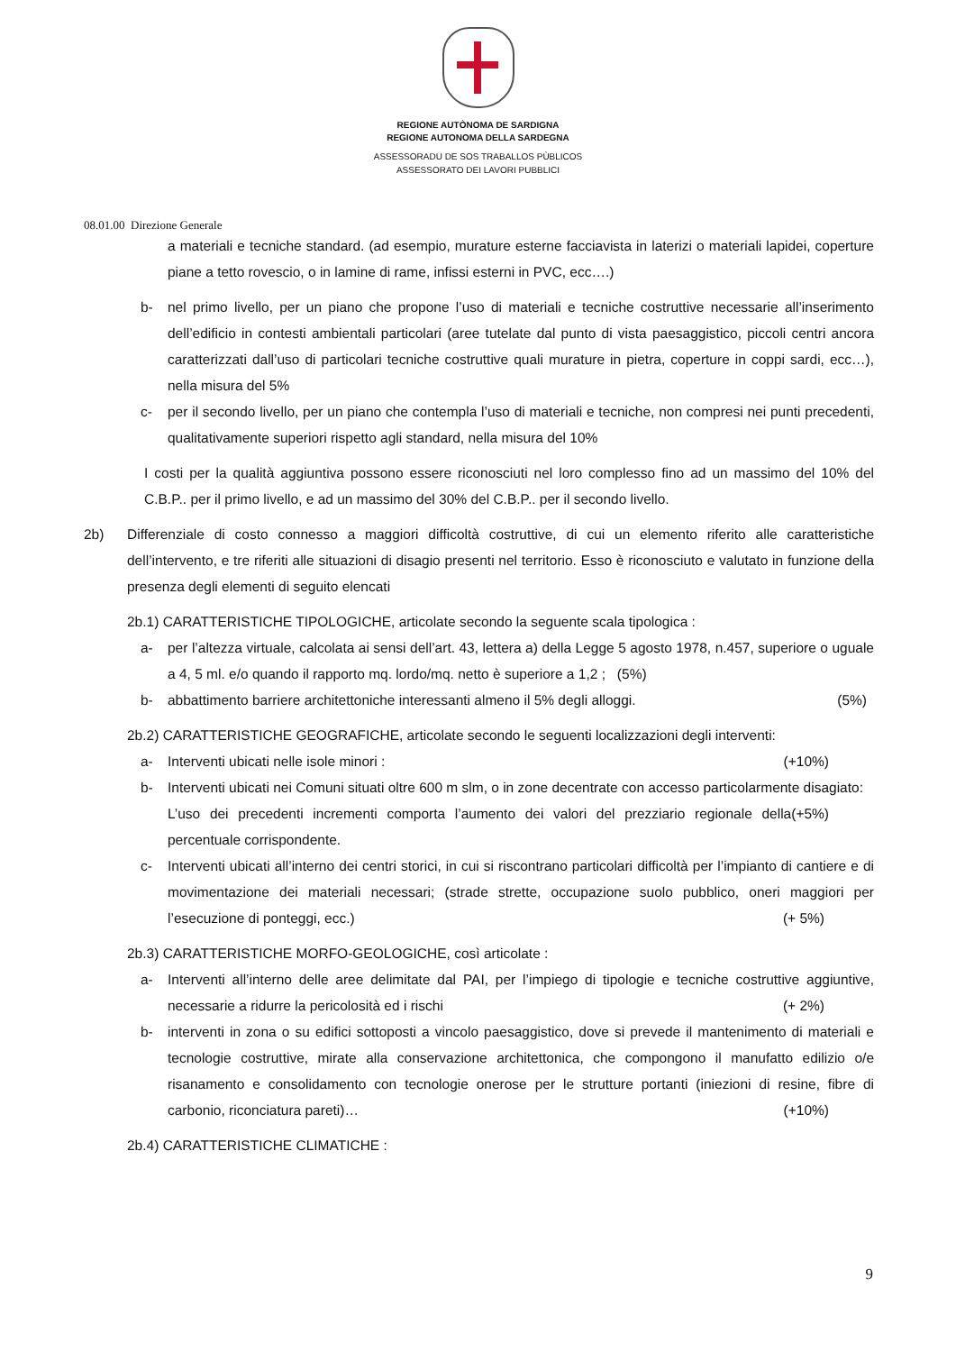REGIONE AUTÒNOMA DE SARDIGNA
REGIONE AUTONOMA DELLA SARDEGNA
ASSESSORADU DE SOS TRABALLOS PÙBLICOS
ASSESSORATO DEI LAVORI PUBBLICI
08.01.00 Direzione Generale
a materiali e tecniche standard. (ad esempio, murature esterne facciavista in laterizi o materiali lapidei, coperture piane a tetto rovescio, o in lamine di rame, infissi esterni in PVC, ecc….)
b- nel primo livello, per un piano che propone l’uso di materiali e tecniche costruttive necessarie all’inserimento dell’edificio in contesti ambientali particolari (aree tutelate dal punto di vista paesaggistico, piccoli centri ancora caratterizzati dall’uso di particolari tecniche costruttive quali murature in pietra, coperture in coppi sardi, ecc…), nella misura del 5%
c- per il secondo livello, per un piano che contempla l’uso di materiali e tecniche, non compresi nei punti precedenti, qualitativamente superiori rispetto agli standard, nella misura del 10%
I costi per la qualità aggiuntiva possono essere riconosciuti nel loro complesso fino ad un massimo del 10% del C.B.P.. per il primo livello, e ad un massimo del 30% del C.B.P.. per il secondo livello.
2b) Differenziale di costo connesso a maggiori difficoltà costruttive, di cui un elemento riferito alle caratteristiche dell’intervento, e tre riferiti alle situazioni di disagio presenti nel territorio. Esso è riconosciuto e valutato in funzione della presenza degli elementi di seguito elencati
2b.1) CARATTERISTICHE TIPOLOGICHE, articolate secondo la seguente scala tipologica :
a- per l’altezza virtuale, calcolata ai sensi dell’art. 43, lettera a) della Legge 5 agosto 1978, n.457, superiore o uguale a 4, 5 ml. e/o quando il rapporto mq. lordo/mq. netto è superiore a 1,2 ; (5%)
b- abbattimento barriere architettoniche interessanti almeno il 5% degli alloggi. (5%)
2b.2) CARATTERISTICHE GEOGRAFICHE, articolate secondo le seguenti localizzazioni degli interventi:
a- Interventi ubicati nelle isole minori : (+10%)
b- Interventi ubicati nei Comuni situati oltre 600 m slm, o in zone decentrate con accesso particolarmente disagiato: (+5%)
L’uso dei precedenti incrementi comporta l’aumento dei valori del prezziario regionale della percentuale corrispondente.
c- Interventi ubicati all’interno dei centri storici, in cui si riscontrano particolari difficoltà per l’impianto di cantiere e di movimentazione dei materiali necessari; (strade strette, occupazione suolo pubblico, oneri maggiori per l’esecuzione di ponteggi, ecc.) (+ 5%)
2b.3) CARATTERISTICHE MORFO-GEOLOGICHE, così articolate :
a- Interventi all’interno delle aree delimitate dal PAI, per l’impiego di tipologie e tecniche costruttive aggiuntive, necessarie a ridurre la pericolosità ed i rischi (+ 2%)
b- interventi in zona o su edifici sottoposti a vincolo paesaggistico, dove si prevede il mantenimento di materiali e tecnologie costruttive, mirate alla conservazione architettonica, che compongono il manufatto edilizio o/e risanamento e consolidamento con tecnologie onerose per le strutture portanti (iniezioni di resine, fibre di carbonio, riconciatura pareti)… (+10%)
2b.4) CARATTERISTICHE CLIMATICHE :
9